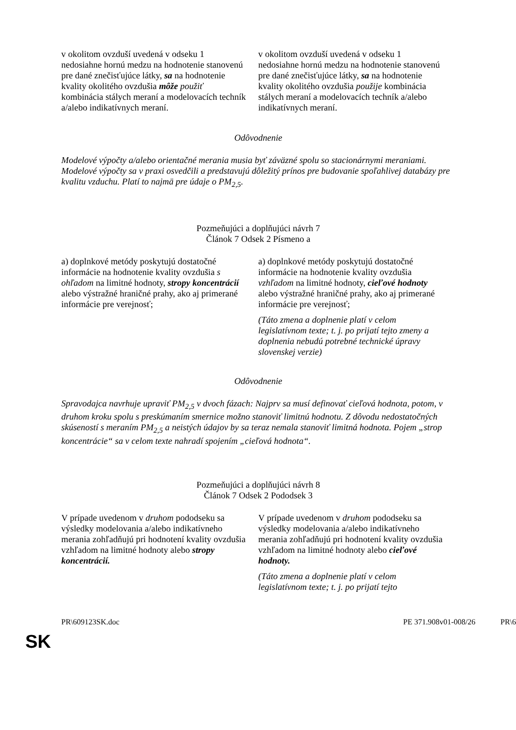| v okolitom ovzduší uvedená v odseku 1 nedosiahne hornú medzu na hodnotenie stanovenú pre dané znečisťujúce látky, sa na hodnotenie kvality okolitého ovzdušia môže použiť kombinácia stálych meraní a modelovacích techník a/alebo indikatívnych meraní. | v okolitom ovzduší uvedená v odseku 1 nedosiahne hornú medzu na hodnotenie stanovenú pre dané znečisťujúce látky, sa na hodnotenie kvality okolitého ovzdušia použije kombinácia stálych meraní a modelovacích techník a/alebo indikatívnych meraní. |
Odôvodnenie
Modelové výpočty a/alebo orientačné merania musia byť záväzné spolu so stacionárnymi meraniami. Modelové výpočty sa v praxi osvedčili a predstavujú dôležitý prínos pre budovanie spoľahlivej databázy pre kvalitu vzduchu. Platí to najmä pre údaje o PM<sub>2,5</sub>.
Pozmeňujúci a doplňujúci návrh 7
Článok 7 Odsek 2 Písmeno a
| a) doplnkové metódy poskytujú dostatočné informácie na hodnotenie kvality ovzdušia s ohľadom na limitné hodnoty, stropy koncentrácií alebo výstražné hraničné prahy, ako aj primerané informácie pre verejnosť; | a) doplnkové metódy poskytujú dostatočné informácie na hodnotenie kvality ovzdušia vzhľadom na limitné hodnoty, cieľové hodnoty alebo výstražné hraničné prahy, ako aj primerané informácie pre verejnosť; (Táto zmena a doplnenie platí v celom legislatívnom texte; t. j. po prijatí tejto zmeny a doplnenia nebudú potrebné technické úpravy slovenskej verzie) |
Odôvodnenie
Spravodajca navrhuje upraviť PM<sub>2,5</sub> v dvoch fázach: Najprv sa musí definovať cieľová hodnota, potom, v druhom kroku spolu s preskúmaním smernice možno stanoviť limitnú hodnotu. Z dôvodu nedostatočných skúseností s meraním PM<sub>2,5</sub> a neistých údajov by sa teraz nemala stanoviť limitná hodnota. Pojem „strop koncentrácie“ sa v celom texte nahradí spojením „cieľová hodnota“.
Pozmeňujúci a doplňujúci návrh 8
Článok 7 Odsek 2 Pododsek 3
| V prípade uvedenom v druhom pododseku sa výsledky modelovania a/alebo indikatívneho merania zohľadňujú pri hodnotení kvality ovzdušia vzhľadom na limitné hodnoty alebo stropy koncentrácií. | V prípade uvedenom v druhom pododseku sa výsledky modelovania a/alebo indikatívneho merania zohľadňujú pri hodnotení kvality ovzdušia vzhľadom na limitné hodnoty alebo cieľové hodnoty. (Táto zmena a doplnenie platí v celom legislatívnom texte; t. j. po prijatí tejto |
PR\609123SK.doc PE 371.908v01-008/26 PR\6
SK